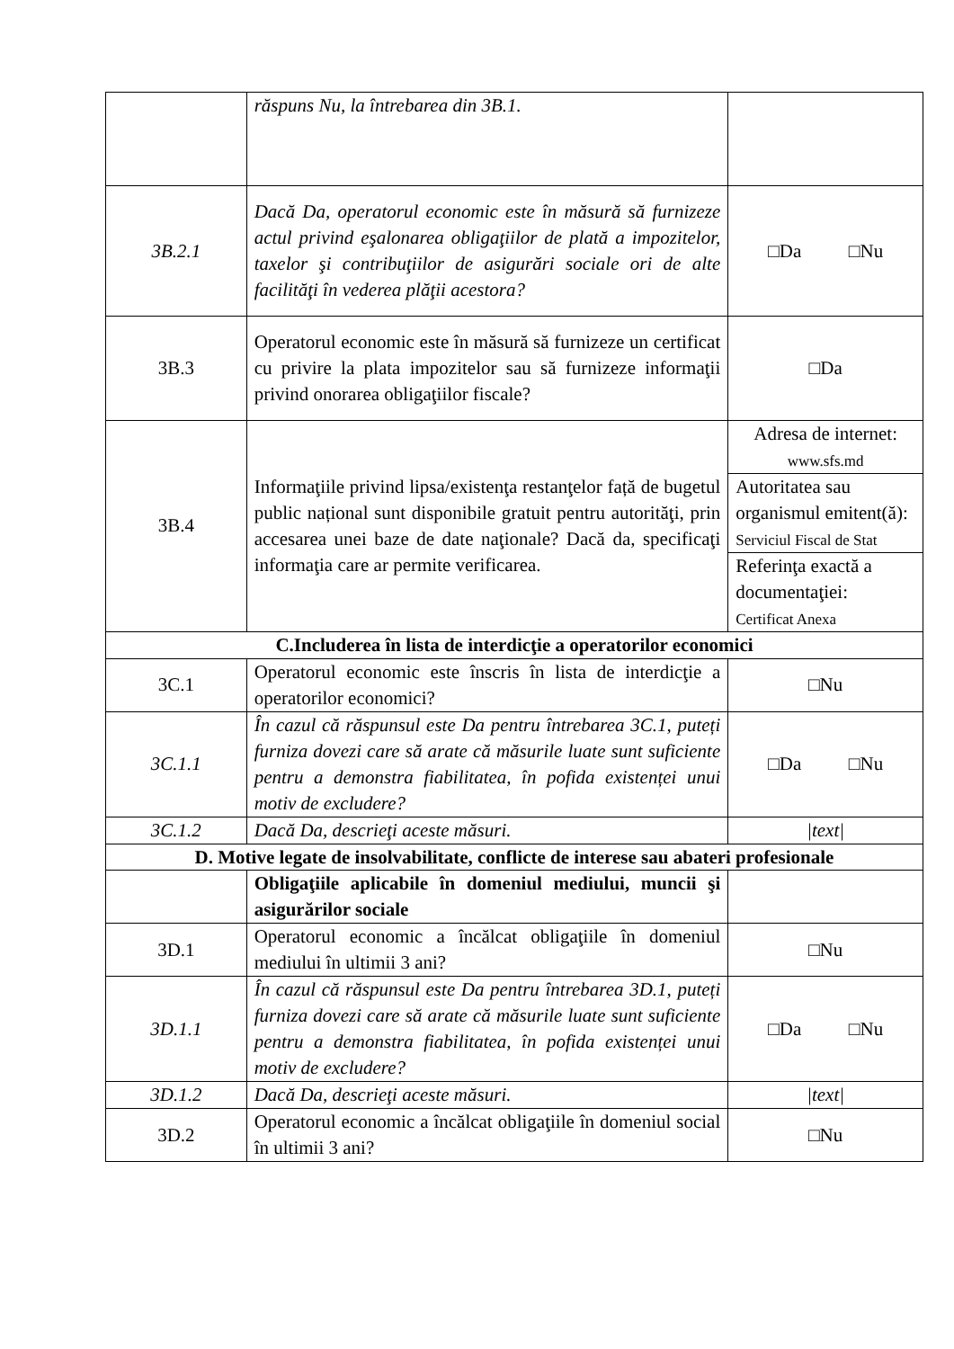| | răspuns Nu, la întrebarea din 3B.1. | |
| 3B.2.1 | Dacă Da, operatorul economic este în măsură să furnizeze actul privind eşalonarea obligaţiilor de plată a impozitelor, taxelor şi contribuţiilor de asigurări sociale ori de alte facilităţi în vederea plăţii acestora? | □Da □Nu |
| 3B.3 | Operatorul economic este în măsură să furnizeze un certificat cu privire la plata impozitelor sau să furnizeze informaţii privind onorarea obligaţiilor fiscale? | □Da |
| 3B.4 | Informaţiile privind lipsa/existenţa restanţelor față de bugetul public național sunt disponibile gratuit pentru autorităţi, prin accesarea unei baze de date naţionale? Dacă da, specificaţi informaţia care ar permite verificarea. | Adresa de internet: www.sfs.md |
| | | Autoritatea sau organismul emitent(ă): Serviciul Fiscal de Stat |
| | | Referinţa exactă a documentaţiei: Certificat Anexa |
| C.Includerea în lista de interdicţie a operatorilor economici | | |
| 3C.1 | Operatorul economic este înscris în lista de interdicţie a operatorilor economici? | □Nu |
| 3C.1.1 | În cazul că răspunsul este Da pentru întrebarea 3C.1, puteți furniza dovezi care să arate că măsurile luate sunt suficiente pentru a demonstra fiabilitatea, în pofida existenței unui motiv de excludere? | □Da □Nu |
| 3C.1.2 | Dacă Da, descrieţi aceste măsuri. | /text/ |
| D. Motive legate de insolvabilitate, conflicte de interese sau abateri profesionale | | |
| | Obligaţiile aplicabile în domeniul mediului, muncii şi asigurărilor sociale | |
| 3D.1 | Operatorul economic a încălcat obligaţiile în domeniul mediului în ultimii 3 ani? | □Nu |
| 3D.1.1 | În cazul că răspunsul este Da pentru întrebarea 3D.1, puteți furniza dovezi care să arate că măsurile luate sunt suficiente pentru a demonstra fiabilitatea, în pofida existenței unui motiv de excludere? | □Da □Nu |
| 3D.1.2 | Dacă Da, descrieţi aceste măsuri. | /text/ |
| 3D.2 | Operatorul economic a încălcat obligaţiile în domeniul social în ultimii 3 ani? | □Nu |